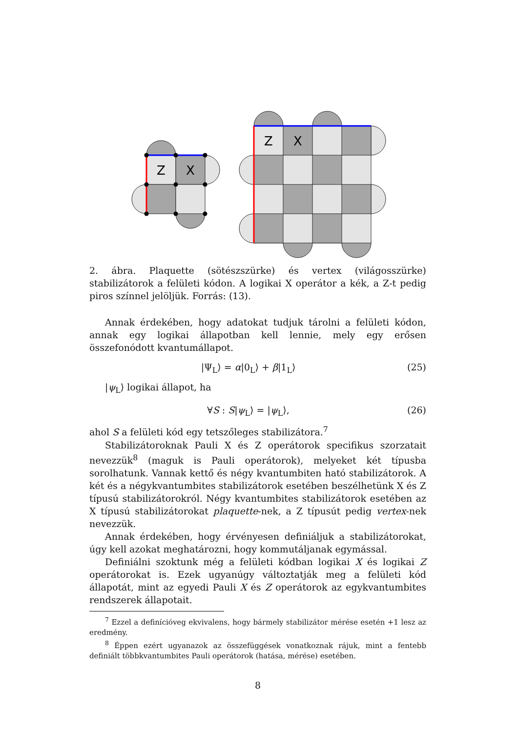Z
X
Z
X
2. ábra. Plaquette (sötészszürke) és vertex (világosszürke) stabilizátorok a felületi kódon. A logikai X operátor a kék, a Z-t pedig piros színnel jelöljük. Forrás: (13).
Annak érdekében, hogy adatokat tudjuk tárolni a felületi kódon, annak egy logikai állapotban kell lennie, mely egy erősen összefonódott kvantumállapot.
|Ψ<sub>L</sub>⟩ = α|0<sub>L</sub>⟩ + β|1<sub>L</sub>⟩ (25)
|ψ<sub>L</sub>⟩ logikai állapot, ha
∀S : S|ψ<sub>L</sub>⟩ = |ψ<sub>L</sub>⟩, (26)
ahol S a felületi kód egy tetszőleges stabilizátora.<sup>7</sup>
Stabilizátoroknak Pauli X és Z operátorok specifikus szorzatait nevezzük<sup>8</sup> (maguk is Pauli operátorok), melyeket két típusba sorolhatunk. Vannak kettő és négy kvantumbiten ható stabilizátorok. A két és a négykvantumbites stabilizátorok esetében beszélhetünk X és Z típusú stabilizátorokról. Négy kvantumbites stabilizátorok esetében az X típusú stabilizátorokat plaquette-nek, a Z típusút pedig vertex-nek nevezzük.
Annak érdekében, hogy érvényesen definiáljuk a stabilizátorokat, úgy kell azokat meghatározni, hogy kommutáljanak egymással.
Definiálni szoktunk még a felületi kódban logikai X és logikai Z operátorokat is. Ezek ugyanúgy változtatják meg a felületi kód állapotát, mint az egyedi Pauli X és Z operátorok az egykvantumbites rendszerek állapotait.
<sup>7</sup> Ezzel a definícióveg ekvivalens, hogy bármely stabilizátor mérése esetén +1 lesz az eredmény.
<sup>8</sup> Éppen ezért ugyanazok az összefüggések vonatkoznak rájuk, mint a fentebb definiált többkvantumbites Pauli operátorok (hatása, mérése) esetében.
8